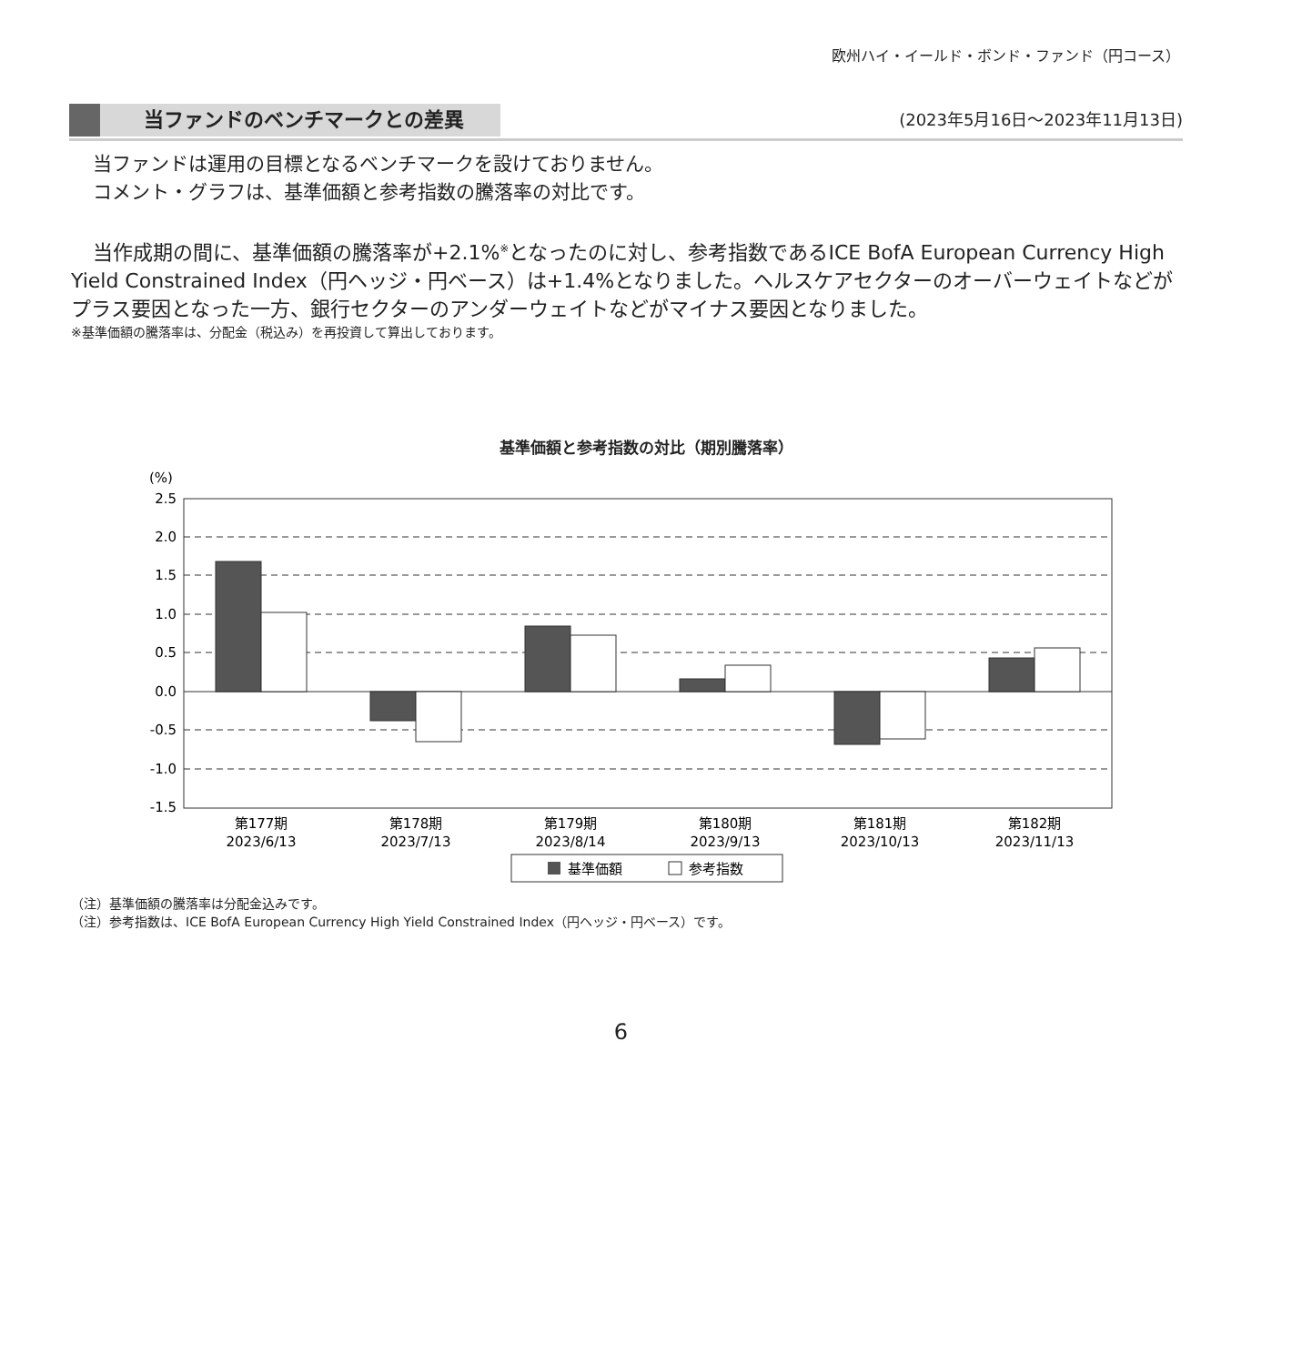欧州ハイ・イールド・ボンド・ファンド（円コース）
当ファンドのベンチマークとの差異
(2023年5月16日～2023年11月13日)
当ファンドは運用の目標となるベンチマークを設けておりません。
コメント・グラフは、基準価額と参考指数の騰落率の対比です。
当作成期の間に、基準価額の騰落率が+2.1%<sup>※</sup>となったのに対し、参考指数であるICE BofA European Currency High Yield Constrained Index（円ヘッジ・円ベース）は+1.4%となりました。ヘルスケアセクターのオーバーウェイトなどがプラス要因となった一方、銀行セクターのアンダーウェイトなどがマイナス要因となりました。
※基準価額の騰落率は、分配金（税込み）を再投資して算出しております。
基準価額と参考指数の対比（期別騰落率）
(%)
2.5
2.0
1.5
1.0
0.5
0.0
-0.5
-1.0
-1.5
第177期
2023/6/13
第178期
2023/7/13
第179期
2023/8/14
第180期
2023/9/13
第181期
2023/10/13
第182期
2023/11/13
基準価額
参考指数
（注）基準価額の騰落率は分配金込みです。
（注）参考指数は、ICE BofA European Currency High Yield Constrained Index（円ヘッジ・円ベース）です。
6